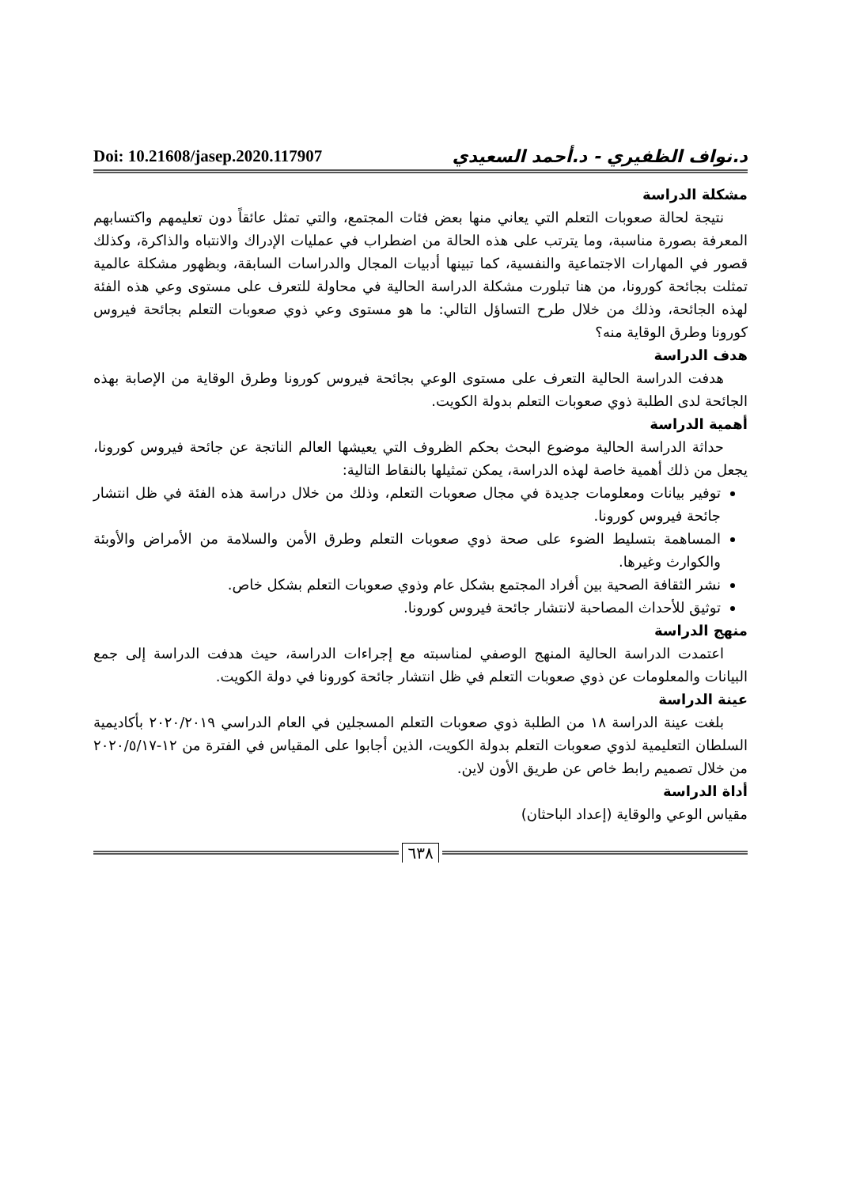Doi: 10.21608/jasep.2020.117907
د.نواف الظفيري - د.أحمد السعيدي
مشكلة الدراسة
نتيجة لحالة صعوبات التعلم التي يعاني منها بعض فئات المجتمع، والتي تمثل عائقاً دون تعليمهم واكتسابهم المعرفة بصورة مناسبة، وما يترتب على هذه الحالة من اضطراب في عمليات الإدراك والانتباه والذاكرة، وكذلك قصور في المهارات الاجتماعية والنفسية، كما تبينها أدبيات المجال والدراسات السابقة، وبظهور مشكلة عالمية تمثلت بجائحة كورونا، من هنا تبلورت مشكلة الدراسة الحالية في محاولة للتعرف على مستوى وعي هذه الفئة لهذه الجائحة، وذلك من خلال طرح التساؤل التالي: ما هو مستوى وعي ذوي صعوبات التعلم بجائحة فيروس كورونا وطرق الوقاية منه؟
هدف الدراسة
هدفت الدراسة الحالية التعرف على مستوى الوعي بجائحة فيروس كورونا وطرق الوقاية من الإصابة بهذه الجائحة لدى الطلبة ذوي صعوبات التعلم بدولة الكويت.
أهمية الدراسة
حداثة الدراسة الحالية موضوع البحث بحكم الظروف التي يعيشها العالم الناتجة عن جائحة فيروس كورونا، يجعل من ذلك أهمية خاصة لهذه الدراسة، يمكن تمثيلها بالنقاط التالية:
توفير بيانات ومعلومات جديدة في مجال صعوبات التعلم، وذلك من خلال دراسة هذه الفئة في ظل انتشار جائحة فيروس كورونا.
المساهمة بتسليط الضوء على صحة ذوي صعوبات التعلم وطرق الأمن والسلامة من الأمراض والأوبئة والكوارث وغيرها.
نشر الثقافة الصحية بين أفراد المجتمع بشكل عام وذوي صعوبات التعلم بشكل خاص.
توثيق للأحداث المصاحبة لانتشار جائحة فيروس كورونا.
منهج الدراسة
اعتمدت الدراسة الحالية المنهج الوصفي لمناسبته مع إجراءات الدراسة، حيث هدفت الدراسة إلى جمع البيانات والمعلومات عن ذوي صعوبات التعلم في ظل انتشار جائحة كورونا في دولة الكويت.
عينة الدراسة
بلغت عينة الدراسة ١٨ من الطلبة ذوي صعوبات التعلم المسجلين في العام الدراسي ٢٠٢٠/٢٠١٩ بأكاديمية السلطان التعليمية لذوي صعوبات التعلم بدولة الكويت، الذين أجابوا على المقياس في الفترة من ١٢-٢٠٢٠/٥/١٧ من خلال تصميم رابط خاص عن طريق الأون لاين.
أداة الدراسة
مقياس الوعي والوقاية (إعداد الباحثان)
٦٣٨